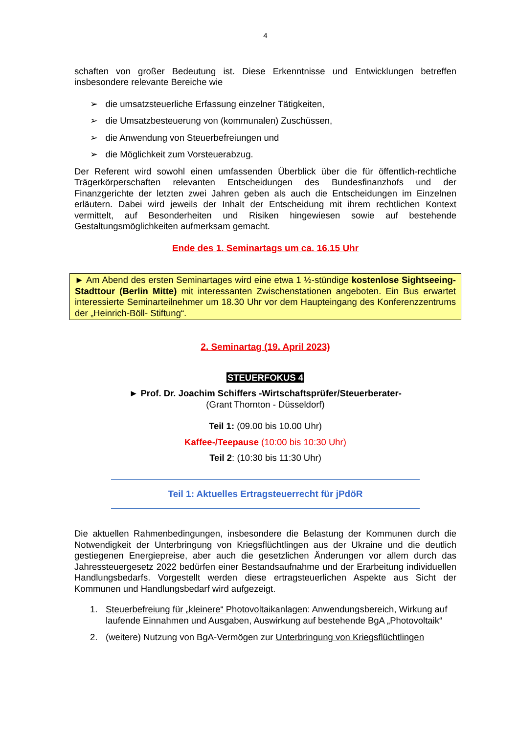4
schaften von großer Bedeutung ist. Diese Erkenntnisse und Entwicklungen betreffen insbesondere relevante Bereiche wie
➢ die umsatzsteuerliche Erfassung einzelner Tätigkeiten,
➢ die Umsatzbesteuerung von (kommunalen) Zuschüssen,
➢ die Anwendung von Steuerbefreiungen und
➢ die Möglichkeit zum Vorsteuerabzug.
Der Referent wird sowohl einen umfassenden Überblick über die für öffentlich-rechtliche Trägerkörperschaften relevanten Entscheidungen des Bundesfinanzhofs und der Finanzgerichte der letzten zwei Jahren geben als auch die Entscheidungen im Einzelnen erläutern. Dabei wird jeweils der Inhalt der Entscheidung mit ihrem rechtlichen Kontext vermittelt, auf Besonderheiten und Risiken hingewiesen sowie auf bestehende Gestaltungsmöglichkeiten aufmerksam gemacht.
Ende des 1. Seminartags um ca. 16.15 Uhr
► Am Abend des ersten Seminartages wird eine etwa 1 ½-stündige kostenlose Sightseeing-Stadttour (Berlin Mitte) mit interessanten Zwischenstationen angeboten. Ein Bus erwartet interessierte Seminarteilnehmer um 18.30 Uhr vor dem Haupteingang des Konferenzzentrums der „Heinrich-Böll- Stiftung“.
2. Seminartag (19. April 2023)
STEUERFOKUS 4
► Prof. Dr. Joachim Schiffers -Wirtschaftsprüfer/Steuerberater-
(Grant Thornton - Düsseldorf)
Teil 1: (09.00 bis 10.00 Uhr)
Kaffee-/Teepause (10:00 bis 10:30 Uhr)
Teil 2: (10:30 bis 11:30 Uhr)
Teil 1: Aktuelles Ertragsteuerrecht für jPdöR
Die aktuellen Rahmenbedingungen, insbesondere die Belastung der Kommunen durch die Notwendigkeit der Unterbringung von Kriegsflüchtlingen aus der Ukraine und die deutlich gestiegenen Energiepreise, aber auch die gesetzlichen Änderungen vor allem durch das Jahressteuergesetz 2022 bedürfen einer Bestandsaufnahme und der Erarbeitung individuellen Handlungsbedarfs. Vorgestellt werden diese ertragsteuerlichen Aspekte aus Sicht der Kommunen und Handlungsbedarf wird aufgezeigt.
1. Steuerbefreiung für „kleinere“ Photovoltaikanlagen: Anwendungsbereich, Wirkung auf laufende Einnahmen und Ausgaben, Auswirkung auf bestehende BgA „Photovoltaik“
2. (weitere) Nutzung von BgA-Vermögen zur Unterbringung von Kriegsflüchtlingen